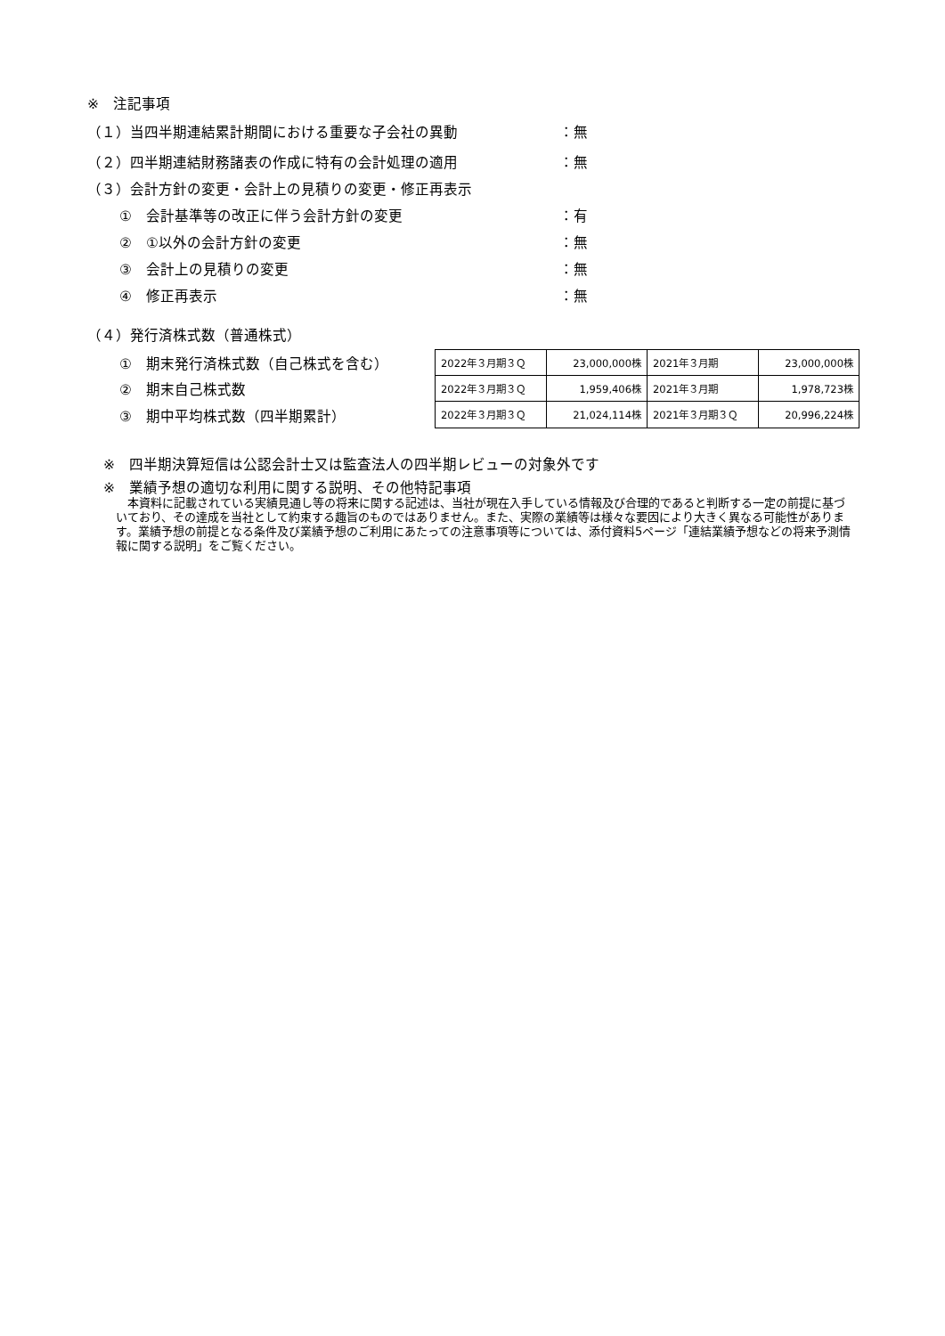※　注記事項
（１）当四半期連結累計期間における重要な子会社の異動 ：無
（２）四半期連結財務諸表の作成に特有の会計処理の適用 ：無
（３）会計方針の変更・会計上の見積りの変更・修正再表示
①　会計基準等の改正に伴う会計方針の変更 ：有
②　①以外の会計方針の変更 ：無
③　会計上の見積りの変更 ：無
④　修正再表示 ：無
（４）発行済株式数（普通株式）
①　期末発行済株式数（自己株式を含む）
②　期末自己株式数
③　期中平均株式数（四半期累計）
| 2022年３月期３Ｑ | 23,000,000株 | 2021年３月期 | 23,000,000株 |
| 2022年３月期３Ｑ | 1,959,406株 | 2021年３月期 | 1,978,723株 |
| 2022年３月期３Ｑ | 21,024,114株 | 2021年３月期３Ｑ | 20,996,224株 |
※　四半期決算短信は公認会計士又は監査法人の四半期レビューの対象外です
※　業績予想の適切な利用に関する説明、その他特記事項
　本資料に記載されている実績見通し等の将来に関する記述は、当社が現在入手している情報及び合理的であると判断する一定の前提に基づいており、その達成を当社として約束する趣旨のものではありません。また、実際の業績等は様々な要因により大きく異なる可能性があります。業績予想の前提となる条件及び業績予想のご利用にあたっての注意事項等については、添付資料5ページ「連結業績予想などの将来予測情報に関する説明」をご覧ください。